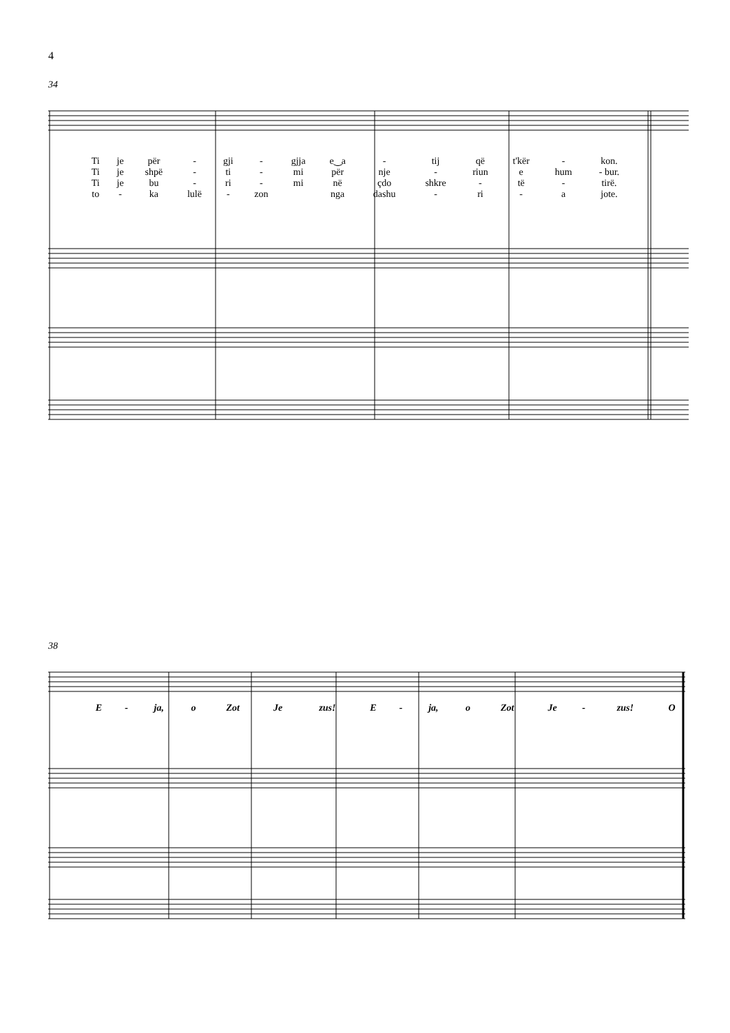4
34
| Ti | je | për | - | gji | - | gjja | e‿a | - | tij | që | t'kër | - | kon. |
| Ti | je | shpë | - | ti | - | mi | për | nje | - | riun | e | hum | - bur. |
| Ti | je | bu | - | ri | - | mi | në | çdo | shkre | - | të | - | tirë. |
| to | - | ka | lulë | - | zon | | nga | dashu | - | ri | - | a | jote. |
38
| E | - | ja, | o | Zot | Je | zus! | E | - | ja, | o | Zot | Je | - | zus! | O |